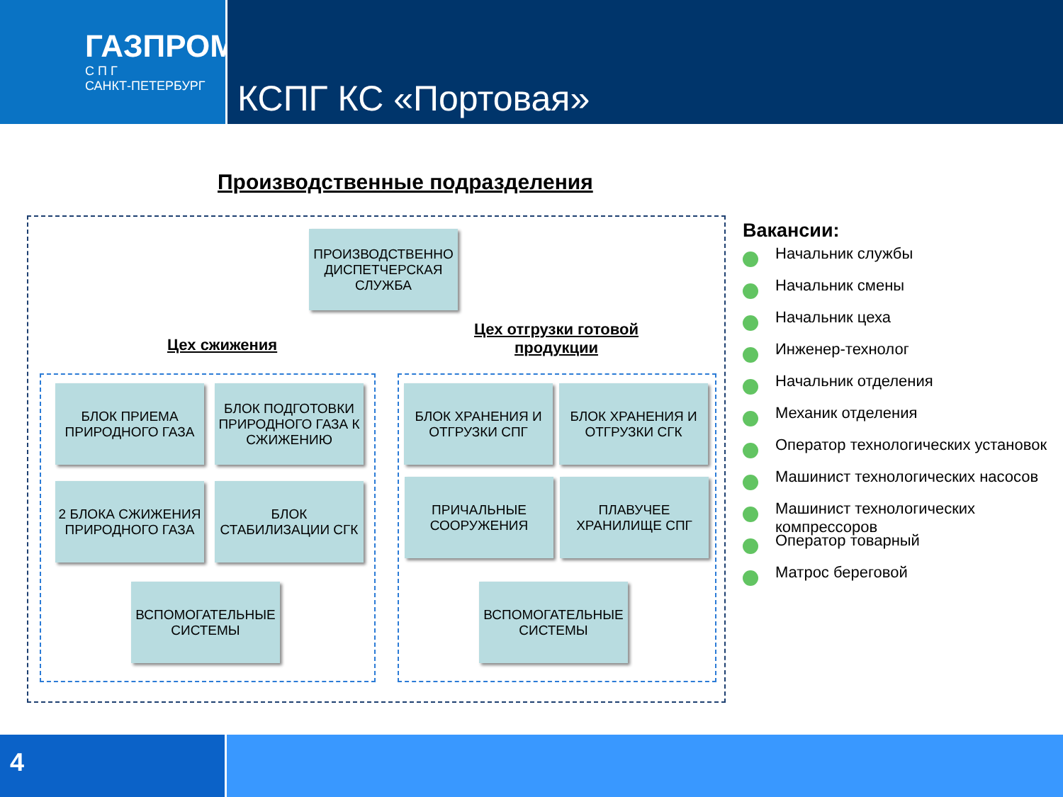ГАЗПРОМ
С П Г
САНКТ-ПЕТЕРБУРГ
КСПГ КС «Портовая»
Производственные подразделения
ПРОИЗВОДСТВЕННО ДИСПЕТЧЕРСКАЯ СЛУЖБА
Цех сжижения
Цех отгрузки готовой продукции
БЛОК ПРИЕМА ПРИРОДНОГО ГАЗА
БЛОК ПОДГОТОВКИ ПРИРОДНОГО ГАЗА К СЖИЖЕНИЮ
2 БЛОКА СЖИЖЕНИЯ ПРИРОДНОГО ГАЗА
БЛОК СТАБИЛИЗАЦИИ СГК
ВСПОМОГАТЕЛЬНЫЕ СИСТЕМЫ
БЛОК ХРАНЕНИЯ И ОТГРУЗКИ СПГ
БЛОК ХРАНЕНИЯ И ОТГРУЗКИ СГК
ПРИЧАЛЬНЫЕ СООРУЖЕНИЯ
ПЛАВУЧЕЕ ХРАНИЛИЩЕ СПГ
ВСПОМОГАТЕЛЬНЫЕ СИСТЕМЫ
Вакансии:
Начальник службы
Начальник смены
Начальник цеха
Инженер-технолог
Начальник отделения
Механик отделения
Оператор технологических установок
Машинист технологических насосов
Машинист технологических компрессоров
Оператор товарный
Матрос береговой
4